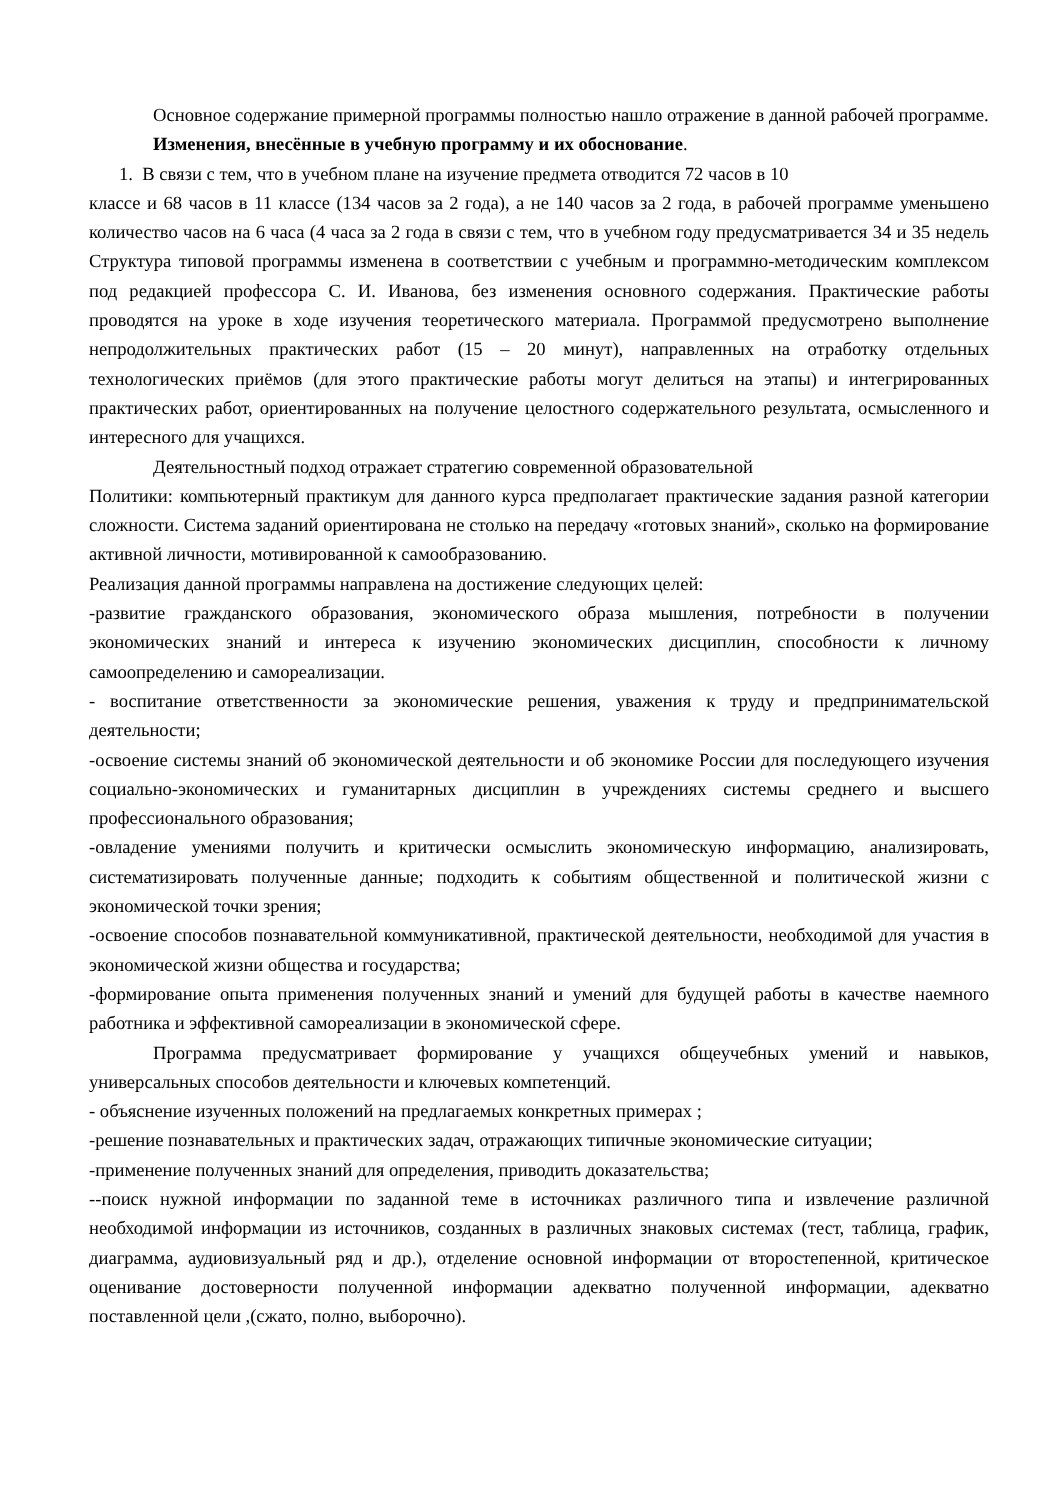Основное содержание примерной программы полностью нашло отражение в данной рабочей программе.
Изменения, внесённые в учебную программу и их обоснование.
1. В связи с тем, что в учебном плане на изучение предмета отводится 72 часов в 10
классе и 68 часов в 11 классе (134 часов за 2 года), а не 140 часов за 2 года, в рабочей программе уменьшено количество часов на 6 часа (4 часа за 2 года в связи с тем, что в учебном году предусматривается 34 и 35 недель Структура типовой программы изменена в соответствии с учебным и программно-методическим комплексом под редакцией профессора С. И. Иванова, без изменения основного содержания. Практические работы проводятся на уроке в ходе изучения теоретического материала. Программой предусмотрено выполнение непродолжительных практических работ (15 – 20 минут), направленных на отработку отдельных технологических приёмов (для этого практические работы могут делиться на этапы) и интегрированных практических работ, ориентированных на получение целостного содержательного результата, осмысленного и интересного для учащихся.
Деятельностный подход отражает стратегию современной образовательной
Политики: компьютерный практикум для данного курса предполагает практические задания разной категории сложности. Система заданий ориентирована не столько на передачу «готовых знаний», сколько на формирование активной личности, мотивированной к самообразованию.
Реализация данной программы направлена на достижение следующих целей:
-развитие гражданского образования, экономического образа мышления, потребности в получении экономических знаний и интереса к изучению экономических дисциплин, способности к личному самоопределению и самореализации.
- воспитание ответственности за экономические решения, уважения к труду и предпринимательской деятельности;
-освоение системы знаний об экономической деятельности и об экономике России для последующего изучения социально-экономических и гуманитарных дисциплин в учреждениях системы среднего и высшего профессионального образования;
-овладение умениями получить и критически осмыслить экономическую информацию, анализировать, систематизировать полученные данные; подходить к событиям общественной и политической жизни с экономической точки зрения;
-освоение способов познавательной коммуникативной, практической деятельности, необходимой для участия в экономической жизни общества и государства;
-формирование опыта применения полученных знаний и умений для будущей работы в качестве наемного работника и эффективной самореализации в экономической сфере.
Программа предусматривает формирование у учащихся общеучебных умений и навыков, универсальных способов деятельности и ключевых компетенций.
- объяснение изученных положений на предлагаемых конкретных примерах ;
-решение познавательных и практических задач, отражающих типичные экономические ситуации;
-применение полученных знаний для определения, приводить доказательства;
--поиск нужной информации по заданной теме в источниках различного типа и извлечение различной необходимой информации из источников, созданных в различных знаковых системах (тест, таблица, график, диаграмма, аудиовизуальный ряд и др.), отделение основной информации от второстепенной, критическое оценивание достоверности полученной информации адекватно полученной информации, адекватно поставленной цели ,(сжато, полно, выборочно).